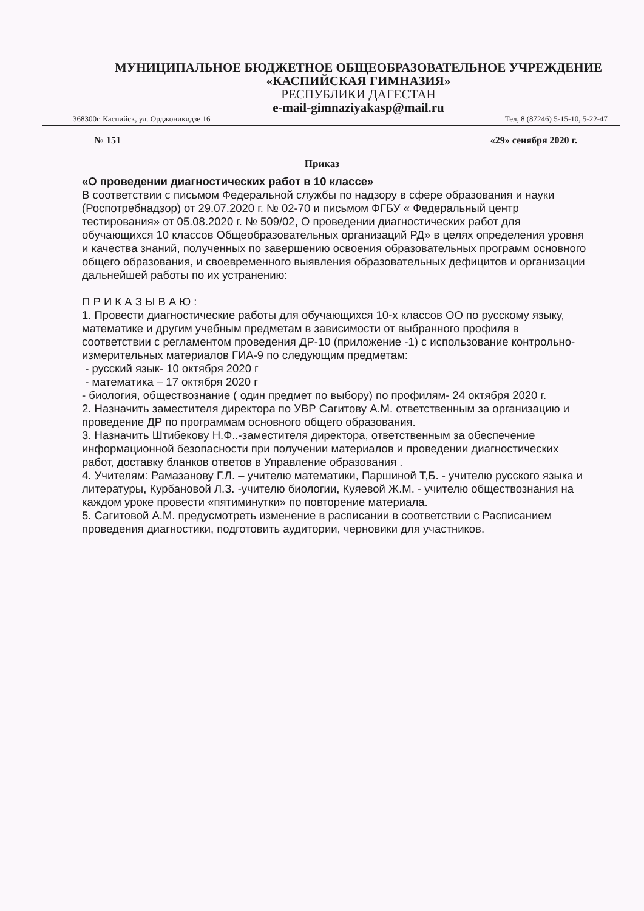МУНИЦИПАЛЬНОЕ БЮДЖЕТНОЕ ОБЩЕОБРАЗОВАТЕЛЬНОЕ УЧРЕЖДЕНИЕ
«КАСПИЙСКАЯ ГИМНАЗИЯ»
РЕСПУБЛИКИ ДАГЕСТАН
e-mail-gimnaziyakasp@mail.ru
368300г. Каспийск, ул. Орджоникидзе 16 Тел, 8 (87246) 5-15-10, 5-22-47
№ 151 «29» сенября 2020 г.
Приказ
«О проведении диагностических работ в 10 классе»
В соответствии с письмом Федеральной службы по надзору в сфере образования и науки (Роспотребнадзор) от 29.07.2020 г. № 02-70 и письмом ФГБУ « Федеральный центр тестирования» от 05.08.2020 г. № 509/02, О проведении диагностических работ для обучающихся 10 классов Общеобразовательных организаций РД» в целях определения уровня и качества знаний, полученных по завершению освоения образовательных программ основного общего образования, и своевременного выявления образовательных дефицитов и организации дальнейшей работы по их устранению:
П Р И К А З Ы В А Ю :
1. Провести диагностические работы для обучающихся 10-х классов ОО по русскому языку, математике и другим учебным предметам в зависимости от выбранного профиля в соответствии с регламентом проведения ДР-10 (приложение -1) с использование контрольно-измерительных материалов ГИА-9 по следующим предметам:
- русский язык- 10 октября 2020 г
- математика – 17 октября 2020 г
- биология, обществознание ( один предмет по выбору) по профилям- 24 октября 2020 г.
2. Назначить заместителя директора по УВР Сагитову А.М. ответственным за организацию и проведение ДР по программам основного общего образования.
3. Назначить Штибекову Н.Ф..-заместителя директора, ответственным за обеспечение информационной безопасности при получении материалов и проведении диагностических работ, доставку бланков ответов в Управление образования .
4. Учителям: Рамазанову Г.Л. – учителю математики, Паршиной Т,Б. - учителю русского языка и литературы, Курбановой Л.З. -учителю биологии, Куяевой Ж.М. - учителю обществознания на каждом уроке провести «пятиминутки» по повторение материала.
5. Сагитовой А.М. предусмотреть изменение в расписании в соответствии с Расписанием проведения диагностики, подготовить аудитории, черновики для участников.